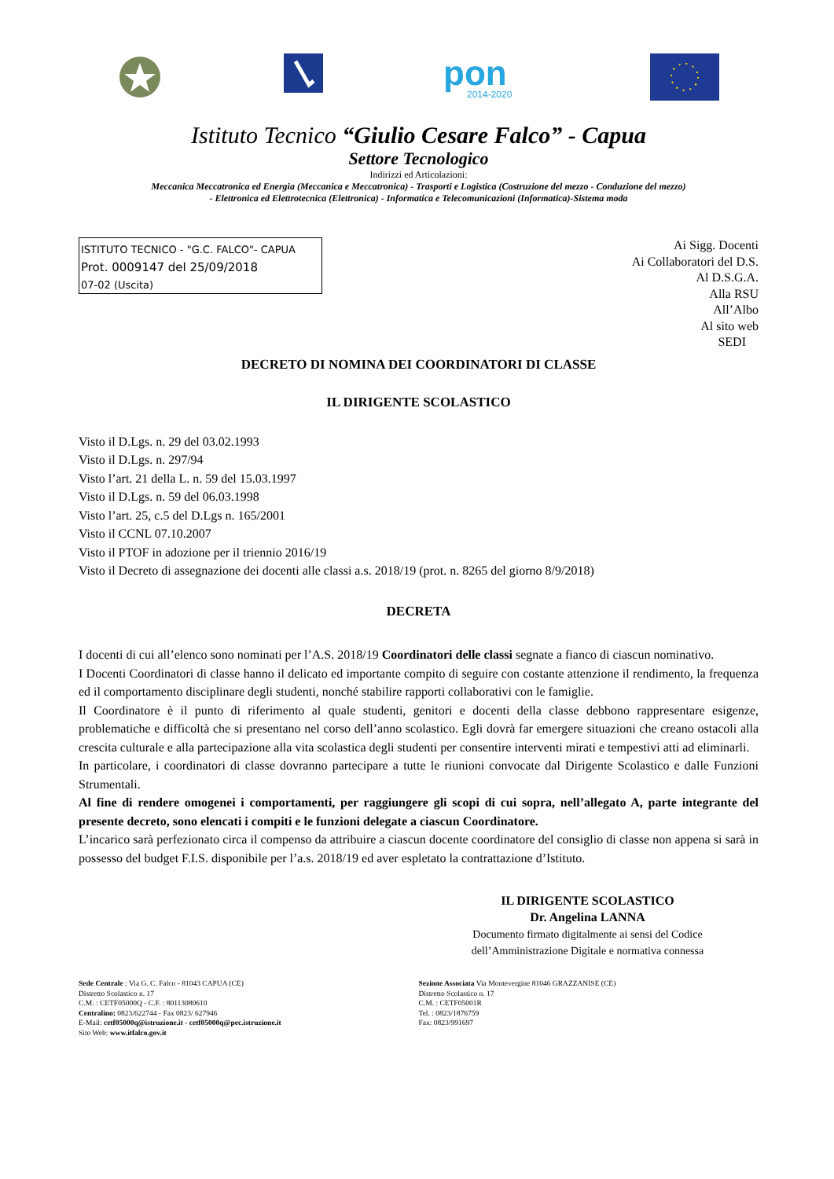pon
2014-2020
Istituto Tecnico “Giulio Cesare Falco” - Capua
Settore Tecnologico
Indirizzi ed Articolazioni:
Meccanica Meccatronica ed Energia (Meccanica e Meccatronica) - Trasporti e Logistica (Costruzione del mezzo - Conduzione del mezzo)
- Elettronica ed Elettrotecnica (Elettronica) - Informatica e Telecomunicazioni (Informatica)-Sistema moda
ISTITUTO TECNICO - "G.C. FALCO"- CAPUA
Prot. 0009147 del 25/09/2018
07-02 (Uscita)
Ai Sigg. Docenti
Ai Collaboratori del D.S.
Al D.S.G.A.
Alla RSU
All’Albo
Al sito web
SEDI
DECRETO DI NOMINA DEI COORDINATORI DI CLASSE
IL DIRIGENTE SCOLASTICO
Visto il D.Lgs. n. 29 del 03.02.1993
Visto il D.Lgs. n. 297/94
Visto l’art. 21 della L. n. 59 del 15.03.1997
Visto il D.Lgs. n. 59 del 06.03.1998
Visto l’art. 25, c.5 del D.Lgs n. 165/2001
Visto il CCNL 07.10.2007
Visto il PTOF in adozione per il triennio 2016/19
Visto il Decreto di assegnazione dei docenti alle classi a.s. 2018/19 (prot. n. 8265 del giorno 8/9/2018)
DECRETA
I docenti di cui all’elenco sono nominati per l’A.S. 2018/19 Coordinatori delle classi segnate a fianco di ciascun nominativo.
I Docenti Coordinatori di classe hanno il delicato ed importante compito di seguire con costante attenzione il rendimento, la frequenza ed il comportamento disciplinare degli studenti, nonché stabilire rapporti collaborativi con le famiglie.
Il Coordinatore è il punto di riferimento al quale studenti, genitori e docenti della classe debbono rappresentare esigenze, problematiche e difficoltà che si presentano nel corso dell’anno scolastico. Egli dovrà far emergere situazioni che creano ostacoli alla crescita culturale e alla partecipazione alla vita scolastica degli studenti per consentire interventi mirati e tempestivi atti ad eliminarli.
In particolare, i coordinatori di classe dovranno partecipare a tutte le riunioni convocate dal Dirigente Scolastico e dalle Funzioni Strumentali.
Al fine di rendere omogenei i comportamenti, per raggiungere gli scopi di cui sopra, nell’allegato A, parte integrante del presente decreto, sono elencati i compiti e le funzioni delegate a ciascun Coordinatore.
L’incarico sarà perfezionato circa il compenso da attribuire a ciascun docente coordinatore del consiglio di classe non appena si sarà in possesso del budget F.I.S. disponibile per l’a.s. 2018/19 ed aver espletato la contrattazione d’Istituto.
IL DIRIGENTE SCOLASTICO
Dr. Angelina LANNA
Documento firmato digitalmente ai sensi del Codice
dell’Amministrazione Digitale e normativa connessa
Sede Centrale : Via G. C. Falco - 81043 CAPUA (CE)
Distretto Scolastico n. 17
C.M. : CETF05000Q - C.F. : 80113080610
Centralino: 0823/622744 - Fax 0823/ 627946
E-Mail: cetf05000q@istruzione.it - cetf05000q@pec.istruzione.it
Sito Web: www.itfalco.gov.it
Sezione Associata Via Montevergine 81046 GRAZZANISE (CE)
Distretto Scolastico n. 17
C.M. : CETF05001R
Tel. : 0823/1876759
Fax: 0823/991697